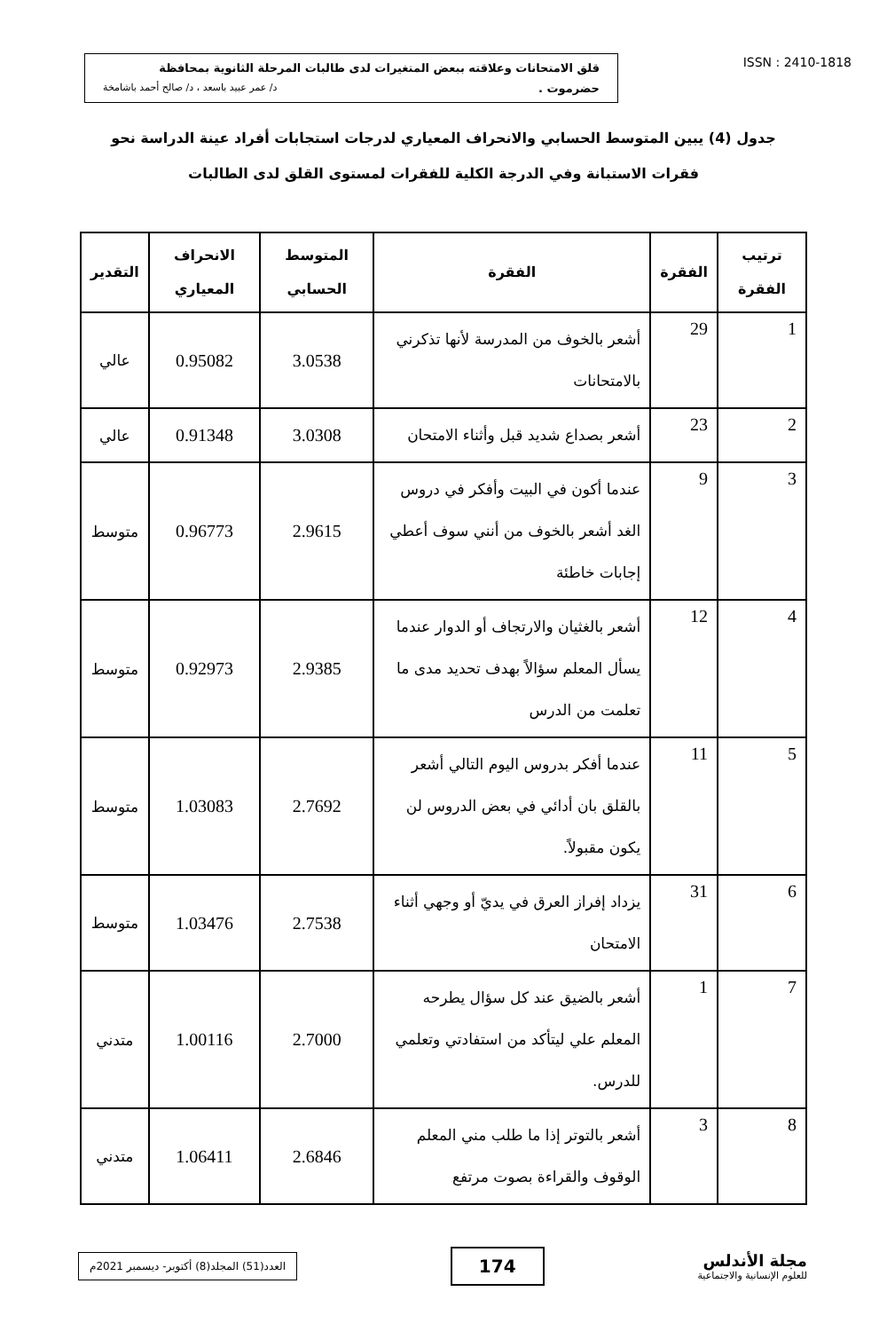قلق الامتحانات وعلاقته ببعض المتغيرات لدى طالبات المرحلة الثانوية بمحافظة
حضرموت . د/ عمر عبيد باسعد ، د/ صالح أحمد باشامخة
ISSN : 2410-1818
جدول (4) يبين المتوسط الحسابي والانحراف المعياري لدرجات استجابات أفراد عينة الدراسة نحو فقرات الاستبانة وفي الدرجة الكلية للفقرات لمستوى القلق لدى الطالبات
| ترتيب الفقرة | الفقرة | الفقرة | المتوسط الحسابي | الانحراف المعياري | التقدير |
| --- | --- | --- | --- | --- | --- |
| 1 | 29 | أشعر بالخوف من المدرسة لأنها تذكرني بالامتحانات | 3.0538 | 0.95082 | عالي |
| 2 | 23 | أشعر بصداع شديد قبل وأثناء الامتحان | 3.0308 | 0.91348 | عالي |
| 3 | 9 | عندما أكون في البيت وأفكر في دروس الغد أشعر بالخوف من أنني سوف أعطي إجابات خاطئة | 2.9615 | 0.96773 | متوسط |
| 4 | 12 | أشعر بالغثيان والارتجاف أو الدوار عندما يسأل المعلم سؤالاً بهدف تحديد مدى ما تعلمت من الدرس | 2.9385 | 0.92973 | متوسط |
| 5 | 11 | عندما أفكر بدروس اليوم التالي أشعر بالقلق بان أدائي في بعض الدروس لن يكون مقبولاً. | 2.7692 | 1.03083 | متوسط |
| 6 | 31 | يزداد إفراز العرق في يديّ أو وجهي أثناء الامتحان | 2.7538 | 1.03476 | متوسط |
| 7 | 1 | أشعر بالضيق عند كل سؤال يطرحه المعلم علي ليتأكد من استفادتي وتعلمي للدرس. | 2.7000 | 1.00116 | متدني |
| 8 | 3 | أشعر بالتوتر إذا ما طلب مني المعلم الوقوف والقراءة بصوت مرتفع | 2.6846 | 1.06411 | متدني |
العدد(51) المجلد(8) أكتوبر- ديسمبر 2021م
174
مجلة الأندلس
للعلوم الإنسانية والاجتماعية